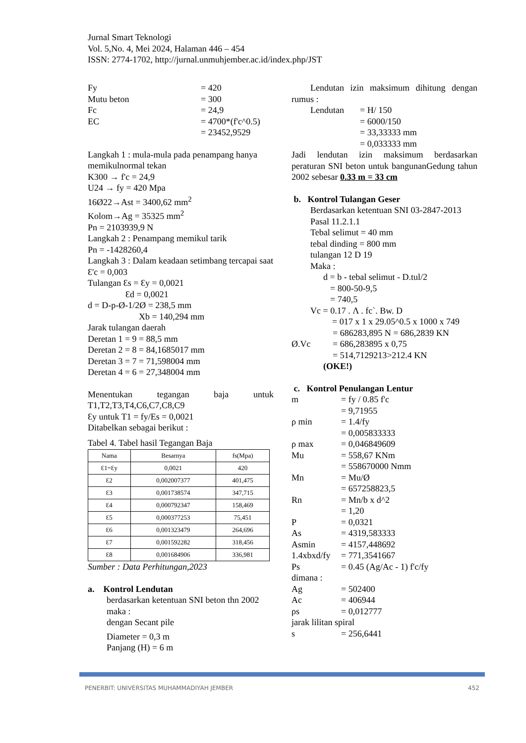Jurnal Smart Teknologi
Vol. 5,No. 4, Mei 2024, Halaman 446 – 454
ISSN: 2774-1702, http://jurnal.unmuhjember.ac.id/index.php/JST
Fy = 420
Mutu beton = 300
Fc = 24,9
EC = 4700*(f'c^0.5)
= 23452,9529
Langkah 1 : mula-mula pada penampang hanya memikulnormal tekan
K300 → f'c = 24,9
U24 → fy = 420 Mpa
16Ø22→Ast = 3400,62 mm<sup>2</sup>
Kolom→Ag = 35325 mm<sup>2</sup>
Pn = 2103939,9 N
Langkah 2 : Penampang memikul tarik
Pn = -1428260,4
Langkah 3 : Dalam keadaan setimbang tercapai saat Ɛ'c = 0,003
Tulangan Ɛs = Ɛy = 0,0021
Ɛd = 0,0021
d = D-p-Ø-1/2Ø = 238,5 mm
Xb = 140,294 mm
Jarak tulangan daerah
Deretan 1 = 9 = 88,5 mm
Deretan 2 = 8 = 84,1685017 mm
Deretan 3 = 7 = 71,598004 mm
Deretan 4 = 6 = 27,348004 mm
Menentukan tegangan baja untuk T1,T2,T3,T4,C6,C7,C8,C9
Ɛy untuk T1 = fy/Es = 0,0021
Ditabelkan sebagai berikut :
Tabel 4. Tabel hasil Tegangan Baja
| Nama | Besarnya | fs(Mpa) |
| --- | --- | --- |
| Ɛ1=Ɛy | 0,0021 | 420 |
| Ɛ2 | 0,002007377 | 401,475 |
| Ɛ3 | 0,001738574 | 347,715 |
| Ɛ4 | 0,000792347 | 158,469 |
| Ɛ5 | 0,000377253 | 75,451 |
| Ɛ6 | 0,001323479 | 264,696 |
| Ɛ7 | 0,001592282 | 318,456 |
| Ɛ8 | 0,001684906 | 336,981 |
Sumber : Data Perhitungan,2023
a. Kontrol Lendutan
berdasarkan ketentuan SNI beton thn 2002 maka :
dengan Secant pile
Diameter = 0,3 m
Panjang (H) = 6 m
Lendutan izin maksimum dihitung dengan rumus :
Lendutan = H/ 150
= 6000/150
= 33,33333 mm
= 0,033333 mm
Jadi lendutan izin maksimum berdasarkan peraturan SNI beton untuk bangunanGedung tahun 2002 sebesar 0.33 m = 33 cm
b. Kontrol Tulangan Geser
Berdasarkan ketentuan SNI 03-2847-2013 Pasal 11.2.1.1
Tebal selimut = 40 mm
tebal dinding = 800 mm
tulangan 12 D 19
Maka :
d = b - tebal selimut - D.tul/2
= 800-50-9,5
= 740,5
Vc = 0.17 . Λ . fc`. Bw. D
= 017 x 1 x 29.05^0.5 x 1000 x 749
= 686283,895 N = 686,2839 KN
Ø.Vc = 686,283895 x 0,75
= 514,7129213>212.4 KN
(OKE!)
c. Kontrol Penulangan Lentur
m = fy / 0.85 f'c
= 9,71955
ρ min = 1.4/fy
= 0,005833333
ρ max = 0,046849609
Mu = 558,67 KNm
= 558670000 Nmm
Mn = Mu/Ø
= 657258823,5
Rn = Mn/b x d^2
= 1,20
P = 0,0321
As = 4319,583333
Asmin = 4157,448692
1.4xbxd/fy = 771,3541667
Ps = 0.45 (Ag/Ac - 1) f'c/fy
dimana :
Ag = 502400
Ac = 406944
ρs = 0,012777
jarak lilitan spiral
s = 256,6441
PENERBIT: UNIVERSITAS MUHAMMADIYAH JEMBER 452